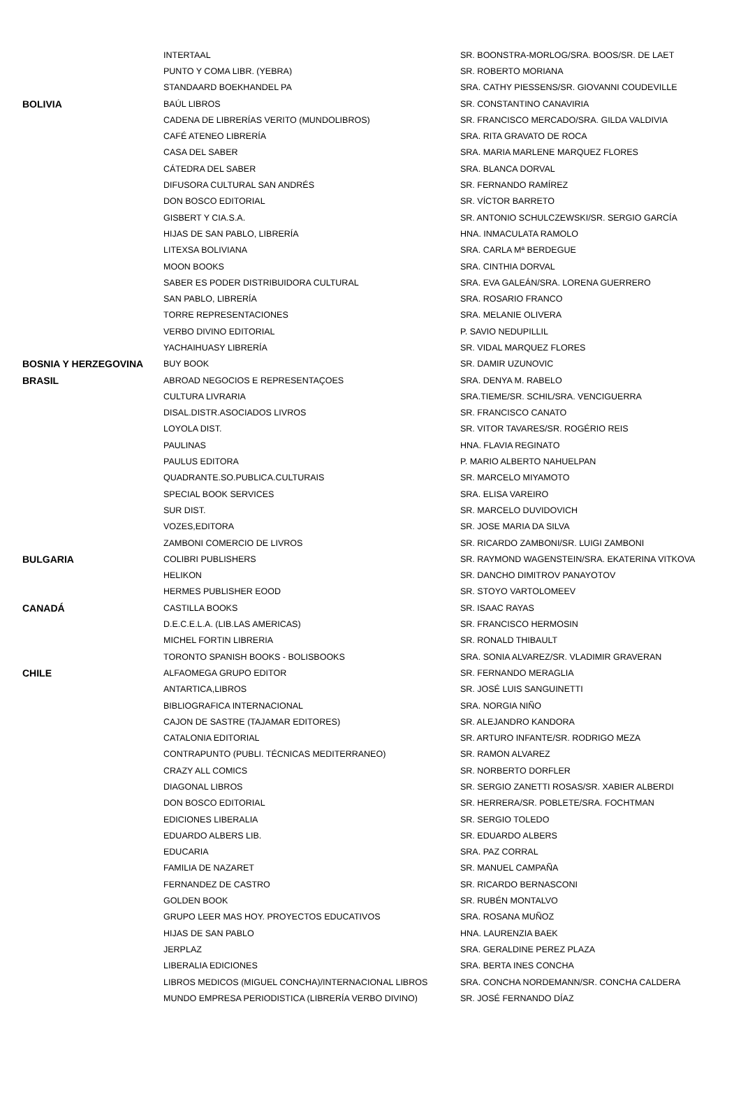| | INTERTAAL | SR. BOONSTRA-MORLOG/SRA. BOOS/SR. DE LAET |
| | PUNTO Y COMA LIBR. (YEBRA) | SR. ROBERTO MORIANA |
| | STANDAARD BOEKHANDEL PA | SRA. CATHY PIESSENS/SR. GIOVANNI COUDEVILLE |
| BOLIVIA | BAÚL LIBROS | SR. CONSTANTINO CANAVIRIA |
| | CADENA DE LIBRERÍAS VERITO (MUNDOLIBROS) | SR. FRANCISCO MERCADO/SRA. GILDA VALDIVIA |
| | CAFÉ ATENEO LIBRERÍA | SRA. RITA GRAVATO DE ROCA |
| | CASA DEL SABER | SRA. MARIA MARLENE MARQUEZ FLORES |
| | CÁTEDRA DEL SABER | SRA. BLANCA DORVAL |
| | DIFUSORA CULTURAL SAN ANDRÉS | SR. FERNANDO RAMÍREZ |
| | DON BOSCO EDITORIAL | SR. VÍCTOR BARRETO |
| | GISBERT Y CIA.S.A. | SR. ANTONIO SCHULCZEWSKI/SR. SERGIO GARCÍA |
| | HIJAS DE SAN PABLO, LIBRERÍA | HNA. INMACULATA RAMOLO |
| | LITEXSA BOLIVIANA | SRA. CARLA Mª BERDEGUE |
| | MOON BOOKS | SRA. CINTHIA DORVAL |
| | SABER ES PODER DISTRIBUIDORA CULTURAL | SRA. EVA GALEÁN/SRA. LORENA GUERRERO |
| | SAN PABLO, LIBRERÍA | SRA. ROSARIO FRANCO |
| | TORRE REPRESENTACIONES | SRA. MELANIE OLIVERA |
| | VERBO DIVINO EDITORIAL | P. SAVIO NEDUPILLIL |
| | YACHAIHUASY LIBRERÍA | SR. VIDAL MARQUEZ FLORES |
| BOSNIA Y HERZEGOVINA | BUY BOOK | SR. DAMIR UZUNOVIC |
| BRASIL | ABROAD NEGOCIOS E REPRESENTAÇOES | SRA. DENYA M. RABELO |
| | CULTURA LIVRARIA | SRA.TIEME/SR. SCHIL/SRA. VENCIGUERRA |
| | DISAL.DISTR.ASOCIADOS LIVROS | SR. FRANCISCO CANATO |
| | LOYOLA DIST. | SR. VITOR TAVARES/SR. ROGÉRIO REIS |
| | PAULINAS | HNA. FLAVIA REGINATO |
| | PAULUS EDITORA | P. MARIO ALBERTO NAHUELPAN |
| | QUADRANTE.SO.PUBLICA.CULTURAIS | SR. MARCELO MIYAMOTO |
| | SPECIAL BOOK SERVICES | SRA. ELISA VAREIRO |
| | SUR DIST. | SR. MARCELO DUVIDOVICH |
| | VOZES,EDITORA | SR. JOSE MARIA DA SILVA |
| | ZAMBONI COMERCIO DE LIVROS | SR. RICARDO ZAMBONI/SR. LUIGI ZAMBONI |
| BULGARIA | COLIBRI PUBLISHERS | SR. RAYMOND WAGENSTEIN/SRA. EKATERINA VITKOVA |
| | HELIKON | SR. DANCHO DIMITROV PANAYOTOV |
| | HERMES PUBLISHER EOOD | SR. STOYO VARTOLOMEEV |
| CANADÁ | CASTILLA BOOKS | SR. ISAAC RAYAS |
| | D.E.C.E.L.A. (LIB.LAS AMERICAS) | SR. FRANCISCO HERMOSIN |
| | MICHEL FORTIN LIBRERIA | SR. RONALD THIBAULT |
| | TORONTO SPANISH BOOKS - BOLISBOOKS | SRA. SONIA ALVAREZ/SR. VLADIMIR GRAVERAN |
| CHILE | ALFAOMEGA GRUPO EDITOR | SR. FERNANDO MERAGLIA |
| | ANTARTICA,LIBROS | SR. JOSÉ LUIS SANGUINETTI |
| | BIBLIOGRAFICA INTERNACIONAL | SRA. NORGIA NIÑO |
| | CAJON DE SASTRE (TAJAMAR EDITORES) | SR. ALEJANDRO KANDORA |
| | CATALONIA EDITORIAL | SR. ARTURO INFANTE/SR. RODRIGO MEZA |
| | CONTRAPUNTO (PUBLI. TÉCNICAS MEDITERRANEO) | SR. RAMON ALVAREZ |
| | CRAZY ALL COMICS | SR. NORBERTO DORFLER |
| | DIAGONAL LIBROS | SR. SERGIO ZANETTI ROSAS/SR. XABIER ALBERDI |
| | DON BOSCO EDITORIAL | SR. HERRERA/SR. POBLETE/SRA. FOCHTMAN |
| | EDICIONES LIBERALIA | SR. SERGIO TOLEDO |
| | EDUARDO ALBERS LIB. | SR. EDUARDO ALBERS |
| | EDUCARIA | SRA. PAZ CORRAL |
| | FAMILIA DE NAZARET | SR. MANUEL CAMPAÑA |
| | FERNANDEZ DE CASTRO | SR. RICARDO BERNASCONI |
| | GOLDEN BOOK | SR. RUBÉN MONTALVO |
| | GRUPO LEER MAS HOY. PROYECTOS EDUCATIVOS | SRA. ROSANA MUÑOZ |
| | HIJAS DE SAN PABLO | HNA. LAURENZIA BAEK |
| | JERPLAZ | SRA. GERALDINE PEREZ PLAZA |
| | LIBERALIA EDICIONES | SRA. BERTA INES CONCHA |
| | LIBROS MEDICOS (MIGUEL CONCHA)/INTERNACIONAL LIBROS | SRA. CONCHA NORDEMANN/SR. CONCHA CALDERA |
| | MUNDO EMPRESA PERIODISTICA (LIBRERÍA VERBO DIVINO) | SR. JOSÉ FERNANDO DÍAZ |